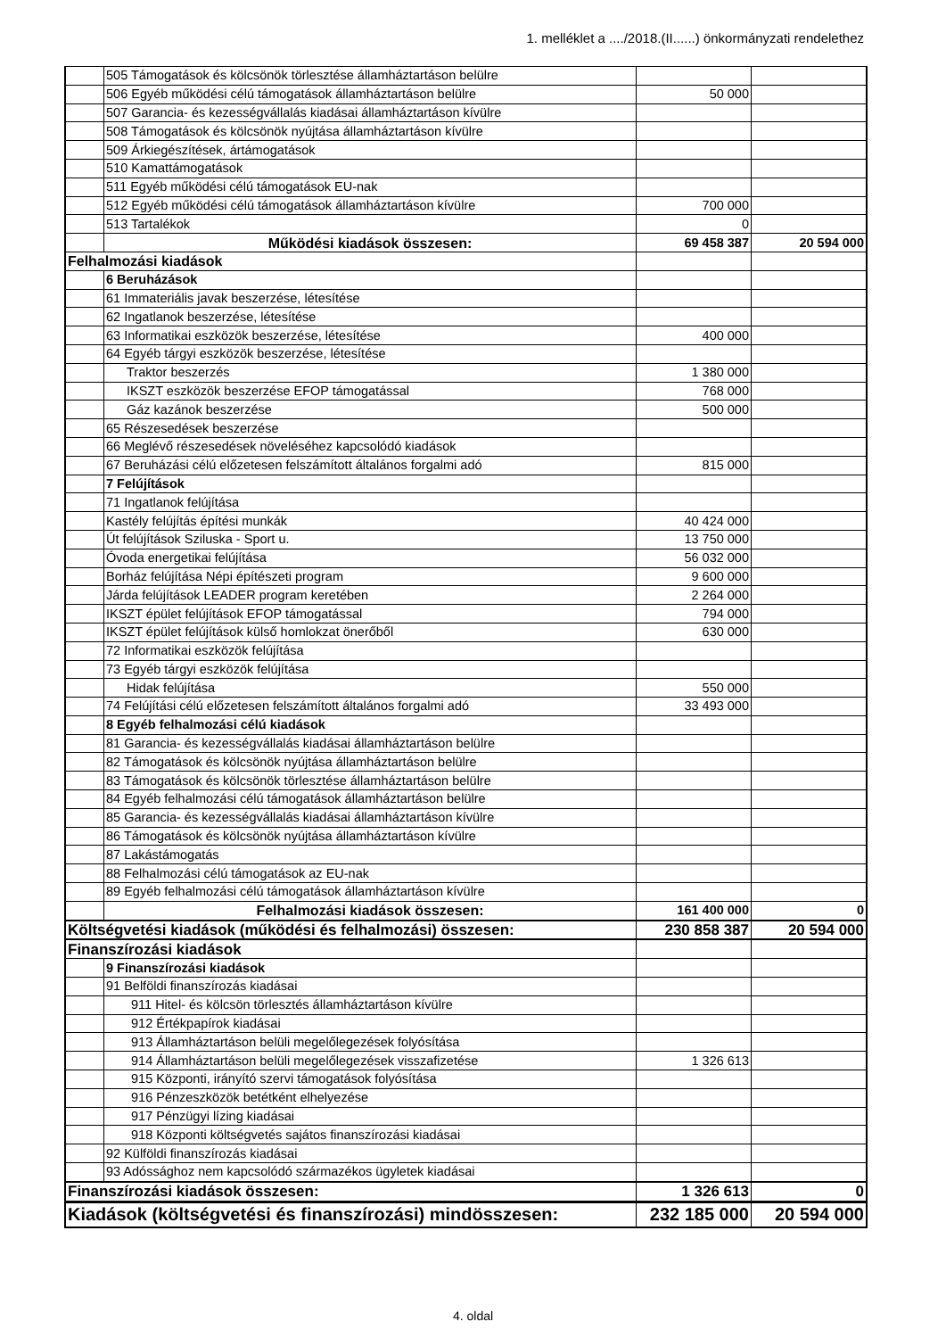1. melléklet a ..../2018.(II......) önkormányzati rendelethez
| | 505 Támogatások és kölcsönök törlesztése államháztartáson belülre | | |
| | 506 Egyéb működési célú támogatások államháztartáson belülre | 50 000 | |
| | 507 Garancia- és kezességvállalás kiadásai államháztartáson kívülre | | |
| | 508 Támogatások és kölcsönök nyújtása államháztartáson kívülre | | |
| | 509 Árkiegészítések, ártámogatások | | |
| | 510 Kamattámogatások | | |
| | 511 Egyéb működési célú támogatások EU-nak | | |
| | 512 Egyéb működési célú támogatások államháztartáson kívülre | 700 000 | |
| | 513 Tartalékok | 0 | |
| | Működési kiadások összesen: | 69 458 387 | 20 594 000 |
| Felhalmozási kiadások | | | |
| | 6 Beruházások | | |
| | 61 Immateriális javak beszerzése, létesítése | | |
| | 62 Ingatlanok beszerzése, létesítése | | |
| | 63 Informatikai eszközök beszerzése, létesítése | 400 000 | |
| | 64 Egyéb tárgyi eszközök beszerzése, létesítése | | |
| | Traktor beszerzés | 1 380 000 | |
| | IKSZT eszközök beszerzése EFOP támogatással | 768 000 | |
| | Gáz kazánok beszerzése | 500 000 | |
| | 65 Részesedések beszerzése | | |
| | 66 Meglévő részesedések növeléséhez kapcsolódó kiadások | | |
| | 67 Beruházási célú előzetesen felszámított általános forgalmi adó | 815 000 | |
| | 7 Felújítások | | |
| | 71 Ingatlanok felújítása | | |
| | Kastély felújítás építési munkák | 40 424 000 | |
| | Út felújítások Sziluska - Sport u. | 13 750 000 | |
| | Óvoda energetikai felújítása | 56 032 000 | |
| | Borház felújítása Népi építészeti program | 9 600 000 | |
| | Járda felújítások LEADER program keretében | 2 264 000 | |
| | IKSZT épület felújítások EFOP támogatással | 794 000 | |
| | IKSZT épület felújítások külső homlokzat önerőből | 630 000 | |
| | 72 Informatikai eszközök felújítása | | |
| | 73 Egyéb tárgyi eszközök felújítása | | |
| | Hidak felújítása | 550 000 | |
| | 74 Felújítási célú előzetesen felszámított általános forgalmi adó | 33 493 000 | |
| | 8 Egyéb felhalmozási célú kiadások | | |
| | 81 Garancia- és kezességvállalás kiadásai államháztartáson belülre | | |
| | 82 Támogatások és kölcsönök nyújtása államháztartáson belülre | | |
| | 83 Támogatások és kölcsönök törlesztése államháztartáson belülre | | |
| | 84 Egyéb felhalmozási célú támogatások államháztartáson belülre | | |
| | 85 Garancia- és kezességvállalás kiadásai államháztartáson kívülre | | |
| | 86 Támogatások és kölcsönök nyújtása államháztartáson kívülre | | |
| | 87 Lakástámogatás | | |
| | 88 Felhalmozási célú támogatások az EU-nak | | |
| | 89 Egyéb felhalmozási célú támogatások államháztartáson kívülre | | |
| | Felhalmozási kiadások összesen: | 161 400 000 | 0 |
| Költségvetési kiadások (működési és felhalmozási) összesen: | | 230 858 387 | 20 594 000 |
| Finanszírozási kiadások | | | |
| | 9 Finanszírozási kiadások | | |
| | 91 Belföldi finanszírozás kiadásai | | |
| | 911 Hitel- és kölcsön törlesztés államháztartáson kívülre | | |
| | 912 Értékpapírok kiadásai | | |
| | 913 Államháztartáson belüli megelőlegezések folyósítása | | |
| | 914 Államháztartáson belüli megelőlegezések visszafizetése | 1 326 613 | |
| | 915 Központi, irányító szervi támogatások folyósítása | | |
| | 916 Pénzeszközök betétként elhelyezése | | |
| | 917 Pénzügyi lízing kiadásai | | |
| | 918 Központi költségvetés sajátos finanszírozási kiadásai | | |
| | 92 Külföldi finanszírozás kiadásai | | |
| | 93 Adóssághoz nem kapcsolódó származékos ügyletek kiadásai | | |
| Finanszírozási kiadások összesen: | | 1 326 613 | 0 |
| Kiadások (költségvetési és finanszírozási) mindösszesen: | | 232 185 000 | 20 594 000 |
4. oldal